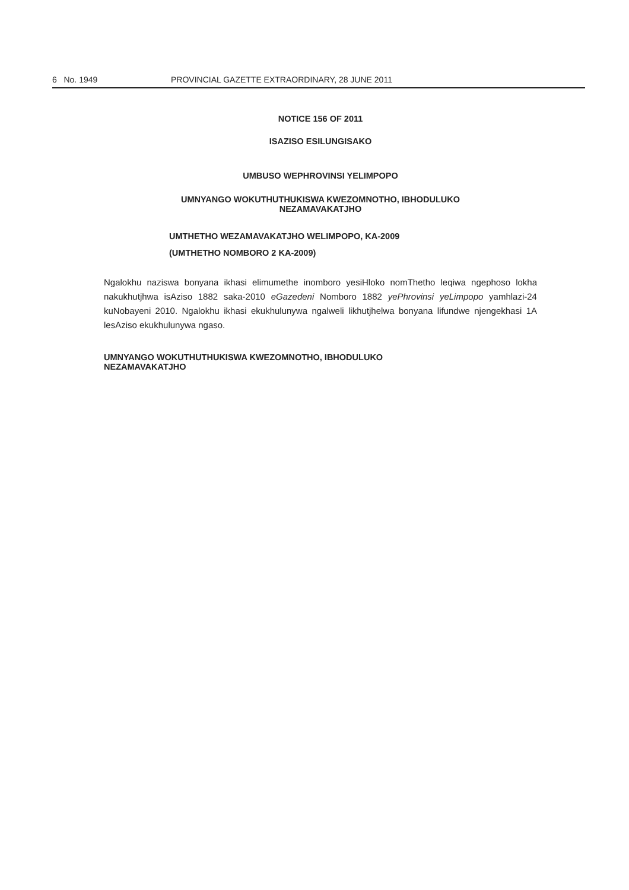6 No. 1949 PROVINCIAL GAZETTE EXTRAORDINARY, 28 JUNE 2011
NOTICE 156 OF 2011
ISAZISO ESILUNGISAKO
UMBUSO WEPHROVINSI YELIMPOPO
UMNYANGO WOKUTHUTHUKISWA KWEZOMNOTHO, IBHODULUKO
NEZAMAVAKATJHO
UMTHETHO WEZAMAVAKATJHO WELIMPOPO, KA-2009
(UMTHETHO NOMBORO 2 KA-2009)
Ngalokhu naziswa bonyana ikhasi elimumethe inomboro yesiHloko nomThetho leqiwa ngephoso lokha nakukhutjhwa isAziso 1882 saka-2010 eGazedeni Nomboro 1882 yePhrovinsi yeLimpopo yamhlazi-24 kuNobayeni 2010. Ngalokhu ikhasi ekukhulunywa ngalweli likhutjhelwa bonyana lifundwe njengekhasi 1A lesAziso ekukhulunywa ngaso.
UMNYANGO WOKUTHUTHUKISWA KWEZOMNOTHO, IBHODULUKO
NEZAMAVAKATJHO